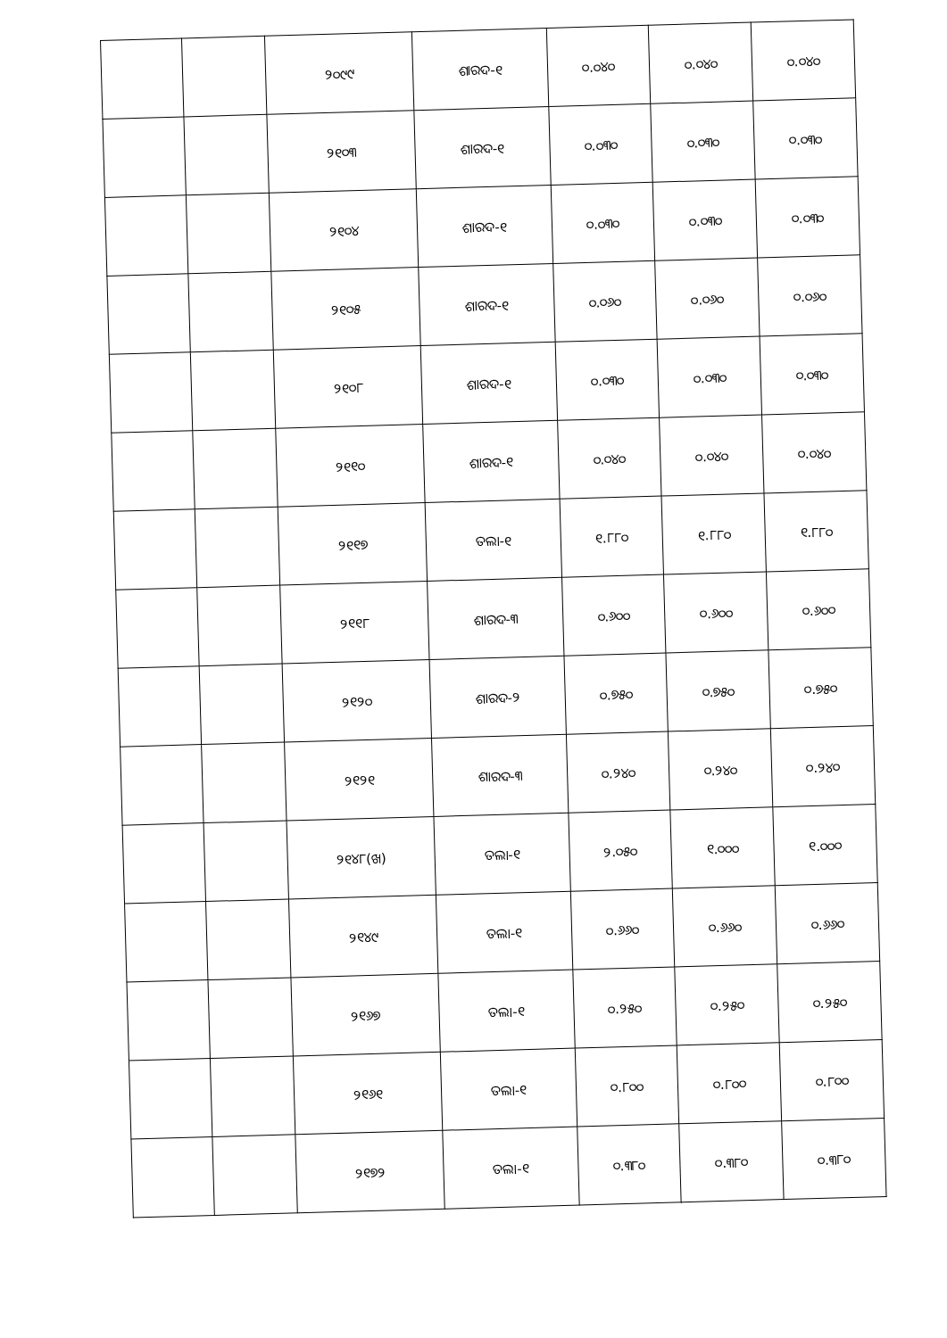| | | ୨୦୯୯ | ଶାରଦ-୧ | ୦.୦୪୦ | ୦.୦୪୦ | ୦.୦୪୦ |
| | | ୨୧୦୩ | ଶାରଦ-୧ | ୦.୦୩୦ | ୦.୦୩୦ | ୦.୦୩୦ |
| | | ୨୧୦୪ | ଶାରଦ-୧ | ୦.୦୩୦ | ୦.୦୩୦ | ୦.୦୩୦ |
| | | ୨୧୦୫ | ଶାରଦ-୧ | ୦.୦୬୦ | ୦.୦୬୦ | ୦.୦୬୦ |
| | | ୨୧୦୮ | ଶାରଦ-୧ | ୦.୦୩୦ | ୦.୦୩୦ | ୦.୦୩୦ |
| | | ୨୧୧୦ | ଶାରଦ-୧ | ୦.୦୪୦ | ୦.୦୪୦ | ୦.୦୪୦ |
| | | ୨୧୧୭ | ତଲା-୧ | ୧.୮୮୦ | ୧.୮୮୦ | ୧.୮୮୦ |
| | | ୨୧୧୮ | ଶାରଦ-୩ | ୦.୬୦୦ | ୦.୬୦୦ | ୦.୬୦୦ |
| | | ୨୧୨୦ | ଶାରଦ-୨ | ୦.୭୫୦ | ୦.୭୫୦ | ୦.୭୫୦ |
| | | ୨୧୨୧ | ଶାରଦ-୩ | ୦.୨୪୦ | ୦.୨୪୦ | ୦.୨୪୦ |
| | | ୨୧୪୮(ଖ) | ତଲା-୧ | ୨.୦୫୦ | ୧.୦୦୦ | ୧.୦୦୦ |
| | | ୨୧୪୯ | ତଲା-୧ | ୦.୬୬୦ | ୦.୬୬୦ | ୦.୬୬୦ |
| | | ୨୧୬୭ | ତଲା-୧ | ୦.୨୫୦ | ୦.୨୫୦ | ୦.୨୫୦ |
| | | ୨୧୬୧ | ତଲା-୧ | ୦.୮୦୦ | ୦.୮୦୦ | ୦.୮୦୦ |
| | | ୨୧୭୨ | ତଲା-୧ | ୦.୩୮୦ | ୦.୩୮୦ | ୦.୩୮୦ |